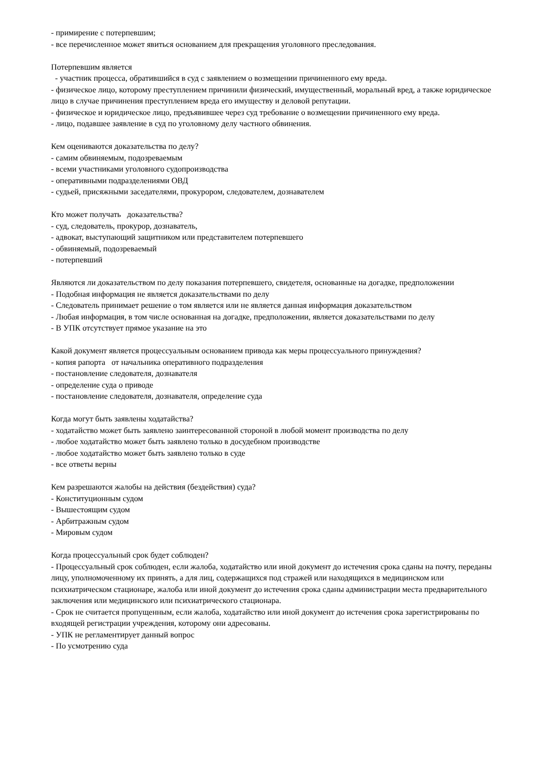- примирение с потерпевшим;
- все перечисленное может явиться основанием для прекращения уголовного преследования.
Потерпевшим является
- участник процесса, обратившийся в суд с заявлением о возмещении причиненного ему вреда.
- физическое лицо, которому преступлением причинили физический, имущественный, моральный вред, а также юридическое лицо в случае причинения преступлением вреда его имуществу и деловой репутации.
- физическое и юридическое лицо, предъявившее через суд требование о возмещении причиненного ему вреда.
- лицо, подавшее заявление в суд по уголовному делу частного обвинения.
Кем оцениваются доказательства по делу?
- самим обвиняемым, подозреваемым
- всеми участниками уголовного судопроизводства
- оперативными подразделениями ОВД
- судьей, присяжными заседателями, прокурором, следователем, дознавателем
Кто может получать доказательства?
- суд, следователь, прокурор, дознаватель,
- адвокат, выступающий защитником или представителем потерпевшего
- обвиняемый, подозреваемый
- потерпевший
Являются ли доказательством по делу показания потерпевшего, свидетеля, основанные на догадке, предположении
- Подобная информация не является доказательствами по делу
- Следователь принимает решение о том является или не является данная информация доказательством
- Любая информация, в том числе основанная на догадке, предположении, является доказательствами по делу
- В УПК отсутствует прямое указание на это
Какой документ является процессуальным основанием привода как меры процессуального принуждения?
- копия рапорта от начальника оперативного подразделения
- постановление следователя, дознавателя
- определение суда о приводе
- постановление следователя, дознавателя, определение суда
Когда могут быть заявлены ходатайства?
- ходатайство может быть заявлено заинтересованной стороной в любой момент производства по делу
- любое ходатайство может быть заявлено только в досудебном производстве
- любое ходатайство может быть заявлено только в суде
- все ответы верны
Кем разрешаются жалобы на действия (бездействия) суда?
- Конституционным судом
- Вышестоящим судом
- Арбитражным судом
- Мировым судом
Когда процессуальный срок будет соблюден?
- Процессуальный срок соблюден, если жалоба, ходатайство или иной документ до истечения срока сданы на почту, переданы лицу, уполномоченному их принять, а для лиц, содержащихся под стражей или находящихся в медицинском или психиатрическом стационаре, жалоба или иной документ до истечения срока сданы администрации места предварительного заключения или медицинского или психиатрического стационара.
- Срок не считается пропущенным, если жалоба, ходатайство или иной документ до истечения срока зарегистрированы по входящей регистрации учреждения, которому они адресованы.
- УПК не регламентирует данный вопрос
- По усмотрению суда